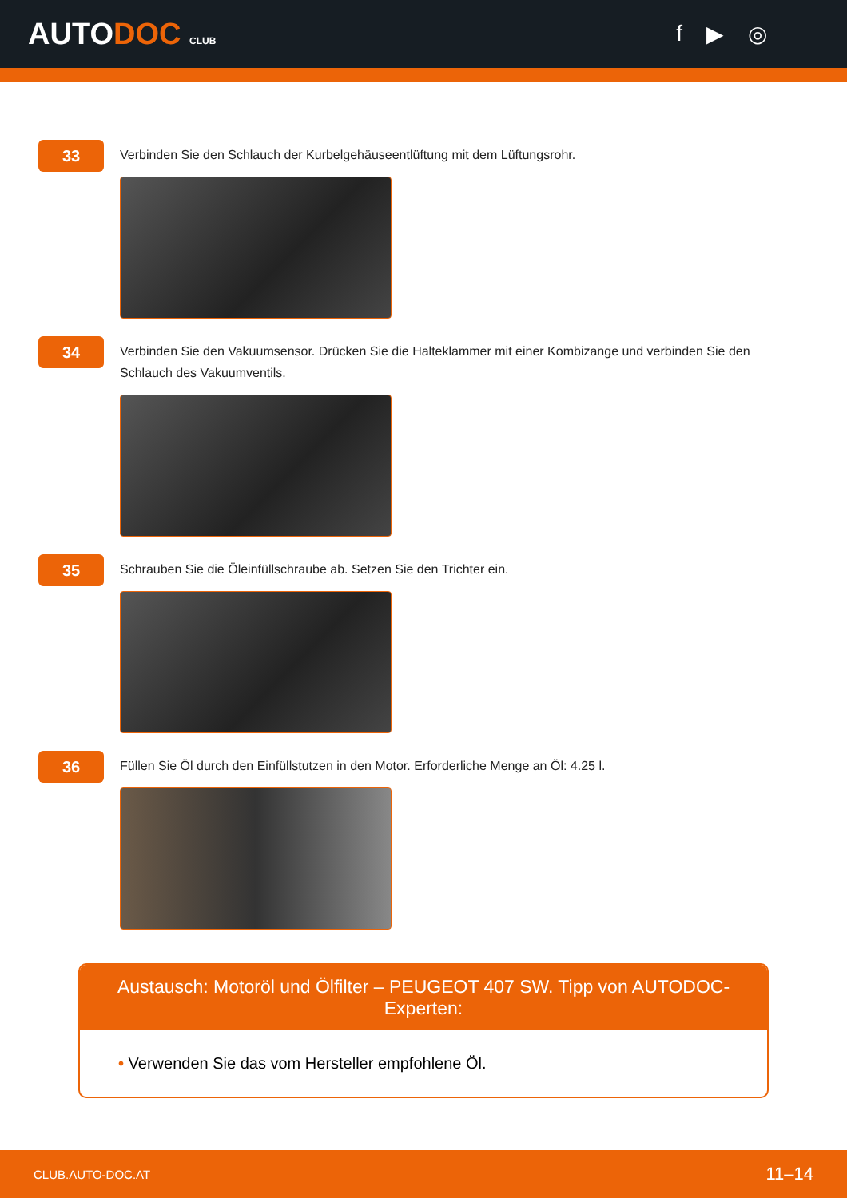AUTODOC CLUB
f ▶ ◎
33
Verbinden Sie den Schlauch der Kurbelgehäuseentlüftung mit dem Lüftungsrohr.
34
Verbinden Sie den Vakuumsensor. Drücken Sie die Halteklammer mit einer Kombizange und verbinden Sie den Schlauch des Vakuumventils.
35
Schrauben Sie die Öleinfüllschraube ab. Setzen Sie den Trichter ein.
36
Füllen Sie Öl durch den Einfüllstutzen in den Motor. Erforderliche Menge an Öl: 4.25 l.
Austausch: Motoröl und Ölfilter – PEUGEOT 407 SW. Tipp von AUTODOC-Experten:
• Verwenden Sie das vom Hersteller empfohlene Öl.
CLUB.AUTO-DOC.AT 11–14